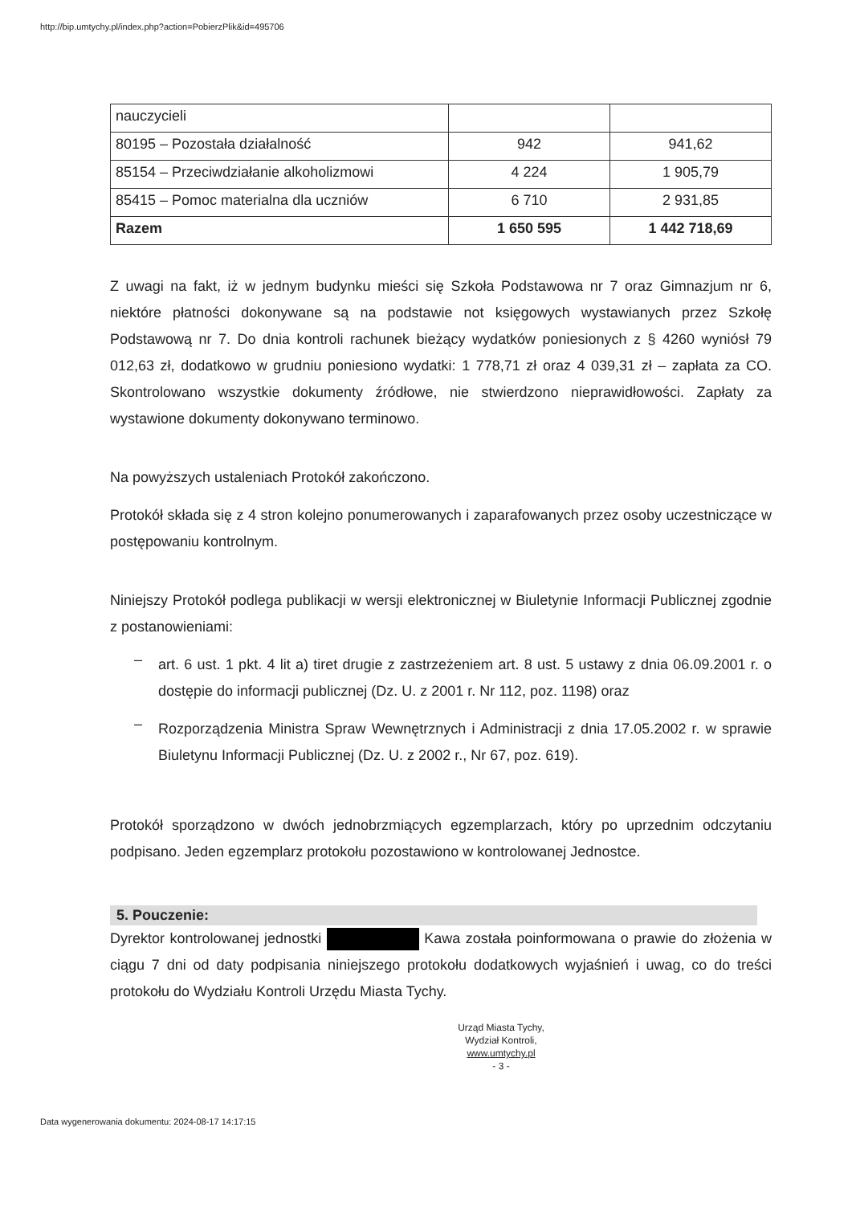http://bip.umtychy.pl/index.php?action=PobierzPlik&id=495706
| nauczycieli | | |
| 80195 – Pozostała działalność | 942 | 941,62 |
| 85154 – Przeciwdziałanie alkoholizmowi | 4 224 | 1 905,79 |
| 85415 – Pomoc materialna dla uczniów | 6 710 | 2 931,85 |
| Razem | 1 650 595 | 1 442 718,69 |
Z uwagi na fakt, iż w jednym budynku mieści się Szkoła Podstawowa nr 7 oraz Gimnazjum nr 6, niektóre płatności dokonywane są na podstawie not księgowych wystawianych przez Szkołę Podstawową nr 7. Do dnia kontroli rachunek bieżący wydatków poniesionych z § 4260 wyniósł 79 012,63 zł, dodatkowo w grudniu poniesiono wydatki: 1 778,71 zł oraz 4 039,31 zł – zapłata za CO. Skontrolowano wszystkie dokumenty źródłowe, nie stwierdzono nieprawidłowości. Zapłaty za wystawione dokumenty dokonywano terminowo.
Na powyższych ustaleniach Protokół zakończono.
Protokół składa się z 4 stron kolejno ponumerowanych i zaparafowanych przez osoby uczestniczące w postępowaniu kontrolnym.
Niniejszy Protokół podlega publikacji w wersji elektronicznej w Biuletynie Informacji Publicznej zgodnie z postanowieniami:
–
art. 6 ust. 1 pkt. 4 lit a) tiret drugie z zastrzeżeniem art. 8 ust. 5 ustawy z dnia 06.09.2001 r. o dostępie do informacji publicznej (Dz. U. z 2001 r. Nr 112, poz. 1198) oraz
–
Rozporządzenia Ministra Spraw Wewnętrznych i Administracji z dnia 17.05.2002 r. w sprawie Biuletynu Informacji Publicznej (Dz. U. z 2002 r., Nr 67, poz. 619).
Protokół sporządzono w dwóch jednobrzmiących egzemplarzach, który po uprzednim odczytaniu podpisano. Jeden egzemplarz protokołu pozostawiono w kontrolowanej Jednostce.
5. Pouczenie:
Dyrektor kontrolowanej jednostki Kawa została poinformowana o prawie do złożenia w ciągu 7 dni od daty podpisania niniejszego protokołu dodatkowych wyjaśnień i uwag, co do treści protokołu do Wydziału Kontroli Urzędu Miasta Tychy.
Urząd Miasta Tychy,
Wydział Kontroli,
www.umtychy.pl
- 3 -
Data wygenerowania dokumentu: 2024-08-17 14:17:15